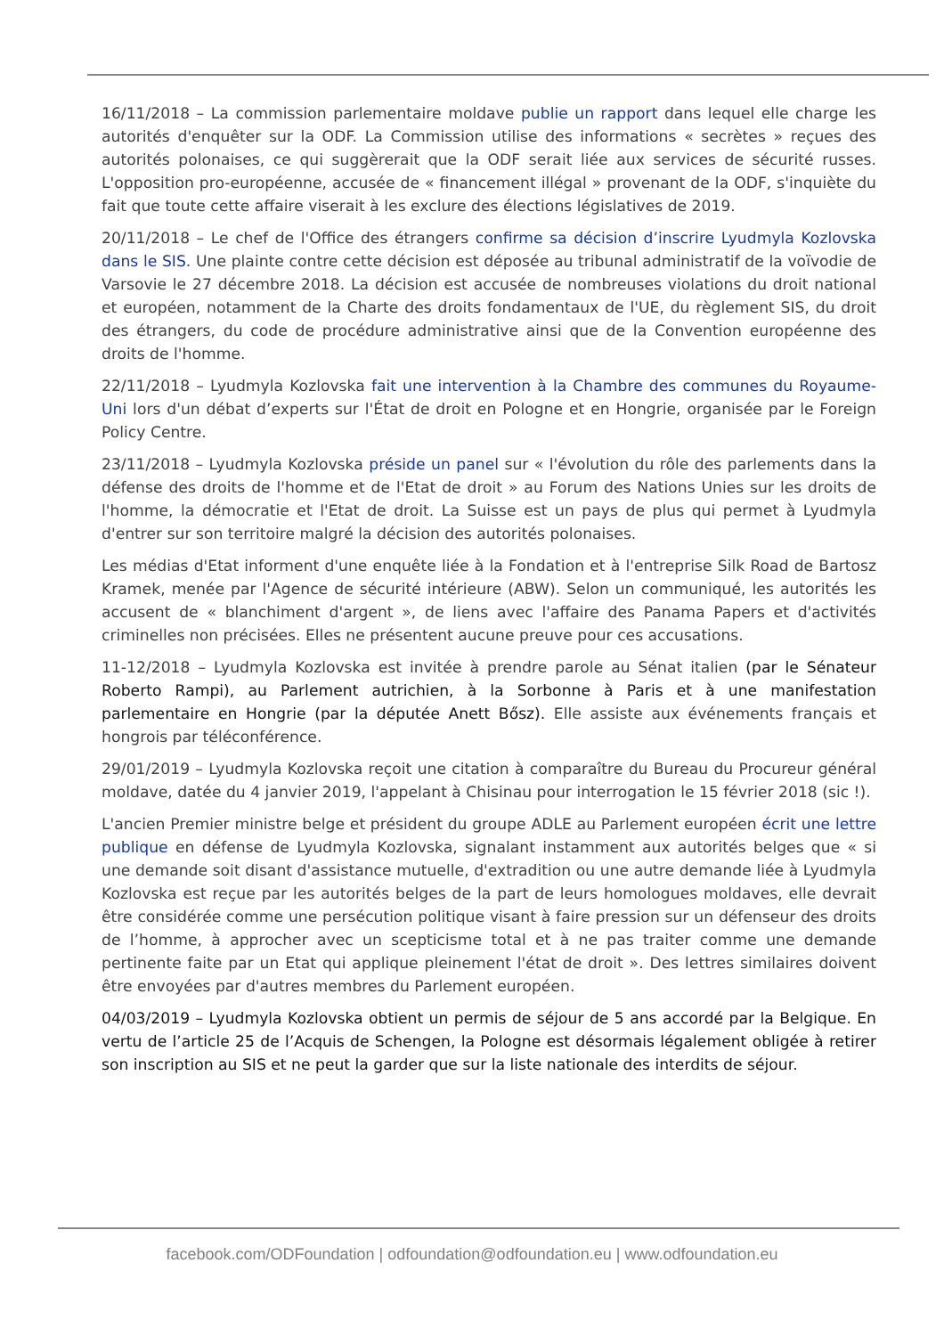16/11/2018 – La commission parlementaire moldave publie un rapport dans lequel elle charge les autorités d'enquêter sur la ODF. La Commission utilise des informations « secrètes » reçues des autorités polonaises, ce qui suggèrerait que la ODF serait liée aux services de sécurité russes. L'opposition pro-européenne, accusée de « financement illégal » provenant de la ODF, s'inquiète du fait que toute cette affaire viserait à les exclure des élections législatives de 2019.
20/11/2018 – Le chef de l'Office des étrangers confirme sa décision d’inscrire Lyudmyla Kozlovska dans le SIS. Une plainte contre cette décision est déposée au tribunal administratif de la voïvodie de Varsovie le 27 décembre 2018. La décision est accusée de nombreuses violations du droit national et européen, notamment de la Charte des droits fondamentaux de l'UE, du règlement SIS, du droit des étrangers, du code de procédure administrative ainsi que de la Convention européenne des droits de l'homme.
22/11/2018 – Lyudmyla Kozlovska fait une intervention à la Chambre des communes du Royaume-Uni lors d'un débat d’experts sur l'État de droit en Pologne et en Hongrie, organisée par le Foreign Policy Centre.
23/11/2018 – Lyudmyla Kozlovska préside un panel sur « l'évolution du rôle des parlements dans la défense des droits de l'homme et de l'Etat de droit » au Forum des Nations Unies sur les droits de l'homme, la démocratie et l'Etat de droit. La Suisse est un pays de plus qui permet à Lyudmyla d'entrer sur son territoire malgré la décision des autorités polonaises.
Les médias d'Etat informent d'une enquête liée à la Fondation et à l'entreprise Silk Road de Bartosz Kramek, menée par l'Agence de sécurité intérieure (ABW). Selon un communiqué, les autorités les accusent de « blanchiment d'argent », de liens avec l'affaire des Panama Papers et d'activités criminelles non précisées. Elles ne présentent aucune preuve pour ces accusations.
11-12/2018 – Lyudmyla Kozlovska est invitée à prendre parole au Sénat italien (par le Sénateur Roberto Rampi), au Parlement autrichien, à la Sorbonne à Paris et à une manifestation parlementaire en Hongrie (par la députée Anett Bősz). Elle assiste aux événements français et hongrois par téléconférence.
29/01/2019 – Lyudmyla Kozlovska reçoit une citation à comparaître du Bureau du Procureur général moldave, datée du 4 janvier 2019, l'appelant à Chisinau pour interrogation le 15 février 2018 (sic !).
L'ancien Premier ministre belge et président du groupe ADLE au Parlement européen écrit une lettre publique en défense de Lyudmyla Kozlovska, signalant instamment aux autorités belges que « si une demande soit disant d'assistance mutuelle, d'extradition ou une autre demande liée à Lyudmyla Kozlovska est reçue par les autorités belges de la part de leurs homologues moldaves, elle devrait être considérée comme une persécution politique visant à faire pression sur un défenseur des droits de l’homme, à approcher avec un scepticisme total et à ne pas traiter comme une demande pertinente faite par un Etat qui applique pleinement l'état de droit ». Des lettres similaires doivent être envoyées par d'autres membres du Parlement européen.
04/03/2019 – Lyudmyla Kozlovska obtient un permis de séjour de 5 ans accordé par la Belgique. En vertu de l’article 25 de l’Acquis de Schengen, la Pologne est désormais légalement obligée à retirer son inscription au SIS et ne peut la garder que sur la liste nationale des interdits de séjour.
facebook.com/ODFoundation | odfoundation@odfoundation.eu | www.odfoundation.eu